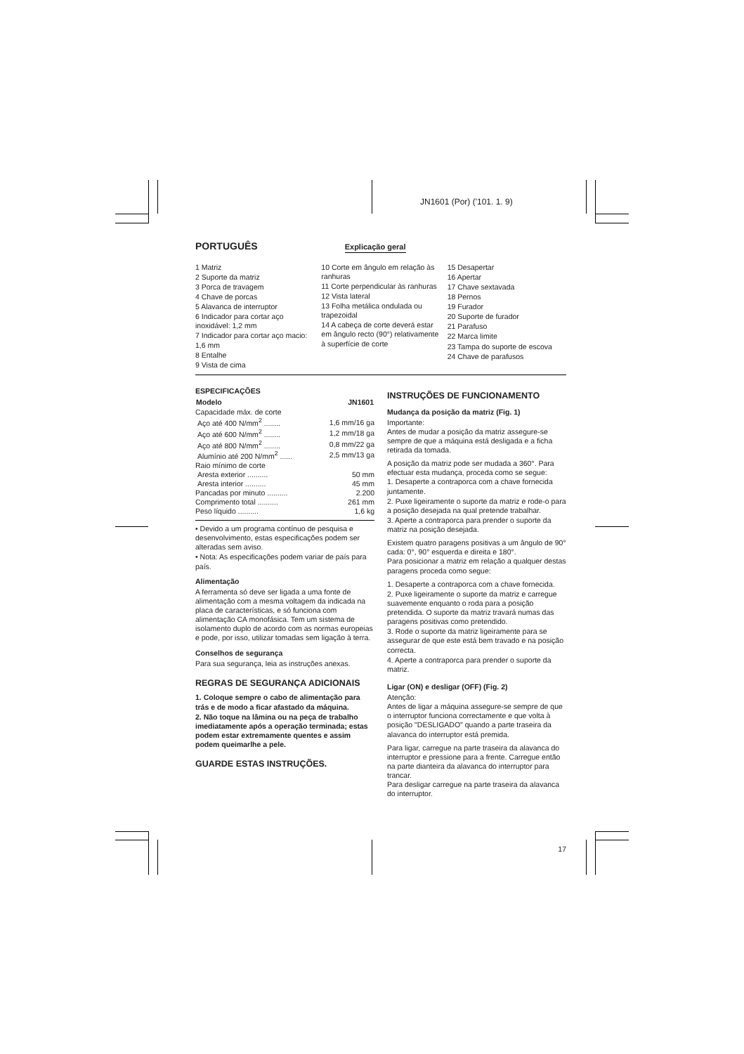JN1601 (Por) ('101. 1. 9)
PORTUGUÊS
Explicação geral
1 Matriz
2 Suporte da matriz
3 Porca de travagem
4 Chave de porcas
5 Alavanca de interruptor
6 Indicador para cortar aço inoxidável: 1,2 mm
7 Indicador para cortar aço macio: 1,6 mm
8 Entalhe
9 Vista de cima
10 Corte em ângulo em relação às ranhuras
11 Corte perpendicular às ranhuras
12 Vista lateral
13 Folha metálica ondulada ou trapezoidal
14 A cabeça de corte deverá estar em ângulo recto (90°) relativamente à superfície de corte
15 Desapertar
16 Apertar
17 Chave sextavada
18 Pernos
19 Furador
20 Suporte de furador
21 Parafuso
22 Marca limite
23 Tampa do suporte de escova
24 Chave de parafusos
ESPECIFICAÇÕES
| Modelo | JN1601 |
| --- | --- |
| Capacidade máx. de corte | |
| Aço até 400 N/mm<sup>2</sup> ........ | 1,6 mm/16 ga |
| Aço até 600 N/mm<sup>2</sup> ........ | 1,2 mm/18 ga |
| Aço até 800 N/mm<sup>2</sup> ........ | 0,8 mm/22 ga |
| Alumínio até 200 N/mm<sup>2</sup> ...... | 2,5 mm/13 ga |
| Raio mínimo de corte | |
| Aresta exterior .......... | 50 mm |
| Aresta interior .......... | 45 mm |
| Pancadas por minuto .......... | 2.200 |
| Comprimento total .......... | 261 mm |
| Peso líquido .......... | 1,6 kg |
• Devido a um programa contínuo de pesquisa e desenvolvimento, estas especificações podem ser alteradas sem aviso.
• Nota: As especificações podem variar de país para país.
Alimentação
A ferramenta só deve ser ligada a uma fonte de alimentação com a mesma voltagem da indicada na placa de características, e só funciona com alimentação CA monofásica. Tem um sistema de isolamento duplo de acordo com as normas europeias e pode, por isso, utilizar tomadas sem ligação à terra.
Conselhos de segurança
Para sua segurança, leia as instruções anexas.
REGRAS DE SEGURANÇA ADICIONAIS
1. Coloque sempre o cabo de alimentação para trás e de modo a ficar afastado da máquina.
2. Não toque na lâmina ou na peça de trabalho imediatamente após a operação terminada; estas podem estar extremamente quentes e assim podem queimarlhe a pele.
GUARDE ESTAS INSTRUÇÕES.
INSTRUÇÕES DE FUNCIONAMENTO
Mudança da posição da matriz (Fig. 1)
Importante:
Antes de mudar a posição da matriz assegure-se sempre de que a máquina está desligada e a ficha retirada da tomada.
A posição da matriz pode ser mudada a 360°. Para efectuar esta mudança, proceda como se segue:
1. Desaperte a contraporca com a chave fornecida juntamente.
2. Puxe ligeiramente o suporte da matriz e rode-o para a posição desejada na qual pretende trabalhar.
3. Aperte a contraporca para prender o suporte da matriz na posição desejada.
Existem quatro paragens positivas a um ângulo de 90° cada: 0°, 90° esquerda e direita e 180°.
Para posicionar a matriz em relação a qualquer destas paragens proceda como segue:
1. Desaperte a contraporca com a chave fornecida.
2. Puxe ligeiramente o suporte da matriz e carregue suavemente enquanto o roda para a posição pretendida. O suporte da matriz travará numas das paragens positivas como pretendido.
3. Rode o suporte da matriz ligeiramente para se assegurar de que este está bem travado e na posição correcta.
4. Aperte a contraporca para prender o suporte da matriz.
Ligar (ON) e desligar (OFF) (Fig. 2)
Atenção:
Antes de ligar a máquina assegure-se sempre de que o interruptor funciona correctamente e que volta à posição "DESLIGADO" quando a parte traseira da alavanca do interruptor está premida.
Para ligar, carregue na parte traseira da alavanca do interruptor e pressione para a frente. Carregue então na parte dianteira da alavanca do interruptor para trancar.
Para desligar carregue na parte traseira da alavanca do interruptor.
17